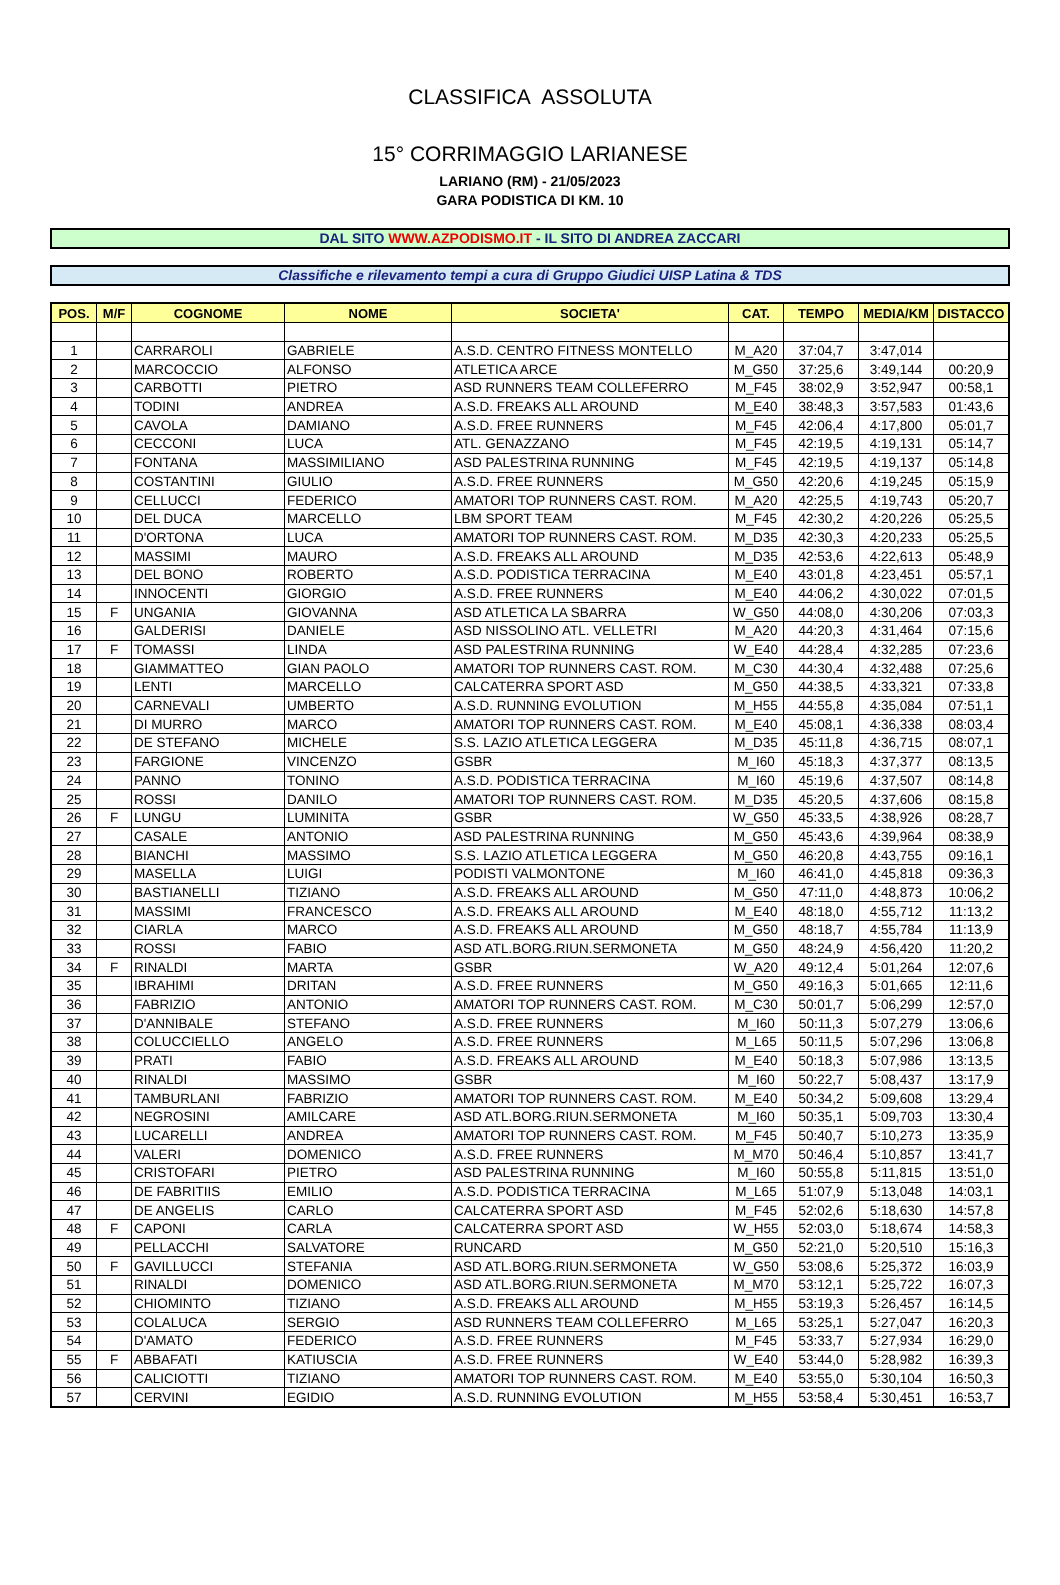CLASSIFICA ASSOLUTA
15° CORRIMAGGIO LARIANESE
LARIANO (RM) - 21/05/2023
GARA PODISTICA DI KM. 10
DAL SITO WWW.AZPODISMO.IT - IL SITO DI ANDREA ZACCARI
Classifiche e rilevamento tempi a cura di Gruppo Giudici UISP Latina & TDS
| POS. | M/F | COGNOME | NOME | SOCIETA' | CAT. | TEMPO | MEDIA/KM | DISTACCO |
| --- | --- | --- | --- | --- | --- | --- | --- | --- |
| 1 | | CARRAROLI | GABRIELE | A.S.D. CENTRO FITNESS MONTELLO | M_A20 | 37:04,7 | 3:47,014 | |
| 2 | | MARCOCCIO | ALFONSO | ATLETICA ARCE | M_G50 | 37:25,6 | 3:49,144 | 00:20,9 |
| 3 | | CARBOTTI | PIETRO | ASD RUNNERS TEAM COLLEFERRO | M_F45 | 38:02,9 | 3:52,947 | 00:58,1 |
| 4 | | TODINI | ANDREA | A.S.D. FREAKS ALL AROUND | M_E40 | 38:48,3 | 3:57,583 | 01:43,6 |
| 5 | | CAVOLA | DAMIANO | A.S.D. FREE RUNNERS | M_F45 | 42:06,4 | 4:17,800 | 05:01,7 |
| 6 | | CECCONI | LUCA | ATL. GENAZZANO | M_F45 | 42:19,5 | 4:19,131 | 05:14,7 |
| 7 | | FONTANA | MASSIMILIANO | ASD PALESTRINA RUNNING | M_F45 | 42:19,5 | 4:19,137 | 05:14,8 |
| 8 | | COSTANTINI | GIULIO | A.S.D. FREE RUNNERS | M_G50 | 42:20,6 | 4:19,245 | 05:15,9 |
| 9 | | CELLUCCI | FEDERICO | AMATORI TOP RUNNERS CAST. ROM. | M_A20 | 42:25,5 | 4:19,743 | 05:20,7 |
| 10 | | DEL DUCA | MARCELLO | LBM SPORT TEAM | M_F45 | 42:30,2 | 4:20,226 | 05:25,5 |
| 11 | | D'ORTONA | LUCA | AMATORI TOP RUNNERS CAST. ROM. | M_D35 | 42:30,3 | 4:20,233 | 05:25,5 |
| 12 | | MASSIMI | MAURO | A.S.D. FREAKS ALL AROUND | M_D35 | 42:53,6 | 4:22,613 | 05:48,9 |
| 13 | | DEL BONO | ROBERTO | A.S.D. PODISTICA TERRACINA | M_E40 | 43:01,8 | 4:23,451 | 05:57,1 |
| 14 | | INNOCENTI | GIORGIO | A.S.D. FREE RUNNERS | M_E40 | 44:06,2 | 4:30,022 | 07:01,5 |
| 15 | F | UNGANIA | GIOVANNA | ASD ATLETICA LA SBARRA | W_G50 | 44:08,0 | 4:30,206 | 07:03,3 |
| 16 | | GALDERISI | DANIELE | ASD NISSOLINO ATL. VELLETRI | M_A20 | 44:20,3 | 4:31,464 | 07:15,6 |
| 17 | F | TOMASSI | LINDA | ASD PALESTRINA RUNNING | W_E40 | 44:28,4 | 4:32,285 | 07:23,6 |
| 18 | | GIAMMATTEO | GIAN PAOLO | AMATORI TOP RUNNERS CAST. ROM. | M_C30 | 44:30,4 | 4:32,488 | 07:25,6 |
| 19 | | LENTI | MARCELLO | CALCATERRA SPORT ASD | M_G50 | 44:38,5 | 4:33,321 | 07:33,8 |
| 20 | | CARNEVALI | UMBERTO | A.S.D. RUNNING EVOLUTION | M_H55 | 44:55,8 | 4:35,084 | 07:51,1 |
| 21 | | DI MURRO | MARCO | AMATORI TOP RUNNERS CAST. ROM. | M_E40 | 45:08,1 | 4:36,338 | 08:03,4 |
| 22 | | DE STEFANO | MICHELE | S.S. LAZIO ATLETICA LEGGERA | M_D35 | 45:11,8 | 4:36,715 | 08:07,1 |
| 23 | | FARGIONE | VINCENZO | GSBR | M_I60 | 45:18,3 | 4:37,377 | 08:13,5 |
| 24 | | PANNO | TONINO | A.S.D. PODISTICA TERRACINA | M_I60 | 45:19,6 | 4:37,507 | 08:14,8 |
| 25 | | ROSSI | DANILO | AMATORI TOP RUNNERS CAST. ROM. | M_D35 | 45:20,5 | 4:37,606 | 08:15,8 |
| 26 | F | LUNGU | LUMINITA | GSBR | W_G50 | 45:33,5 | 4:38,926 | 08:28,7 |
| 27 | | CASALE | ANTONIO | ASD PALESTRINA RUNNING | M_G50 | 45:43,6 | 4:39,964 | 08:38,9 |
| 28 | | BIANCHI | MASSIMO | S.S. LAZIO ATLETICA LEGGERA | M_G50 | 46:20,8 | 4:43,755 | 09:16,1 |
| 29 | | MASELLA | LUIGI | PODISTI VALMONTONE | M_I60 | 46:41,0 | 4:45,818 | 09:36,3 |
| 30 | | BASTIANELLI | TIZIANO | A.S.D. FREAKS ALL AROUND | M_G50 | 47:11,0 | 4:48,873 | 10:06,2 |
| 31 | | MASSIMI | FRANCESCO | A.S.D. FREAKS ALL AROUND | M_E40 | 48:18,0 | 4:55,712 | 11:13,2 |
| 32 | | CIARLA | MARCO | A.S.D. FREAKS ALL AROUND | M_G50 | 48:18,7 | 4:55,784 | 11:13,9 |
| 33 | | ROSSI | FABIO | ASD ATL.BORG.RIUN.SERMONETA | M_G50 | 48:24,9 | 4:56,420 | 11:20,2 |
| 34 | F | RINALDI | MARTA | GSBR | W_A20 | 49:12,4 | 5:01,264 | 12:07,6 |
| 35 | | IBRAHIMI | DRITAN | A.S.D. FREE RUNNERS | M_G50 | 49:16,3 | 5:01,665 | 12:11,6 |
| 36 | | FABRIZIO | ANTONIO | AMATORI TOP RUNNERS CAST. ROM. | M_C30 | 50:01,7 | 5:06,299 | 12:57,0 |
| 37 | | D'ANNIBALE | STEFANO | A.S.D. FREE RUNNERS | M_I60 | 50:11,3 | 5:07,279 | 13:06,6 |
| 38 | | COLUCCIELLO | ANGELO | A.S.D. FREE RUNNERS | M_L65 | 50:11,5 | 5:07,296 | 13:06,8 |
| 39 | | PRATI | FABIO | A.S.D. FREAKS ALL AROUND | M_E40 | 50:18,3 | 5:07,986 | 13:13,5 |
| 40 | | RINALDI | MASSIMO | GSBR | M_I60 | 50:22,7 | 5:08,437 | 13:17,9 |
| 41 | | TAMBURLANI | FABRIZIO | AMATORI TOP RUNNERS CAST. ROM. | M_E40 | 50:34,2 | 5:09,608 | 13:29,4 |
| 42 | | NEGROSINI | AMILCARE | ASD ATL.BORG.RIUN.SERMONETA | M_I60 | 50:35,1 | 5:09,703 | 13:30,4 |
| 43 | | LUCARELLI | ANDREA | AMATORI TOP RUNNERS CAST. ROM. | M_F45 | 50:40,7 | 5:10,273 | 13:35,9 |
| 44 | | VALERI | DOMENICO | A.S.D. FREE RUNNERS | M_M70 | 50:46,4 | 5:10,857 | 13:41,7 |
| 45 | | CRISTOFARI | PIETRO | ASD PALESTRINA RUNNING | M_I60 | 50:55,8 | 5:11,815 | 13:51,0 |
| 46 | | DE FABRITIIS | EMILIO | A.S.D. PODISTICA TERRACINA | M_L65 | 51:07,9 | 5:13,048 | 14:03,1 |
| 47 | | DE ANGELIS | CARLO | CALCATERRA SPORT ASD | M_F45 | 52:02,6 | 5:18,630 | 14:57,8 |
| 48 | F | CAPONI | CARLA | CALCATERRA SPORT ASD | W_H55 | 52:03,0 | 5:18,674 | 14:58,3 |
| 49 | | PELLACCHI | SALVATORE | RUNCARD | M_G50 | 52:21,0 | 5:20,510 | 15:16,3 |
| 50 | F | GAVILLUCCI | STEFANIA | ASD ATL.BORG.RIUN.SERMONETA | W_G50 | 53:08,6 | 5:25,372 | 16:03,9 |
| 51 | | RINALDI | DOMENICO | ASD ATL.BORG.RIUN.SERMONETA | M_M70 | 53:12,1 | 5:25,722 | 16:07,3 |
| 52 | | CHIOMINTO | TIZIANO | A.S.D. FREAKS ALL AROUND | M_H55 | 53:19,3 | 5:26,457 | 16:14,5 |
| 53 | | COLALUCA | SERGIO | ASD RUNNERS TEAM COLLEFERRO | M_L65 | 53:25,1 | 5:27,047 | 16:20,3 |
| 54 | | D'AMATO | FEDERICO | A.S.D. FREE RUNNERS | M_F45 | 53:33,7 | 5:27,934 | 16:29,0 |
| 55 | F | ABBAFATI | KATIUSCIA | A.S.D. FREE RUNNERS | W_E40 | 53:44,0 | 5:28,982 | 16:39,3 |
| 56 | | CALICIOTTI | TIZIANO | AMATORI TOP RUNNERS CAST. ROM. | M_E40 | 53:55,0 | 5:30,104 | 16:50,3 |
| 57 | | CERVINI | EGIDIO | A.S.D. RUNNING EVOLUTION | M_H55 | 53:58,4 | 5:30,451 | 16:53,7 |